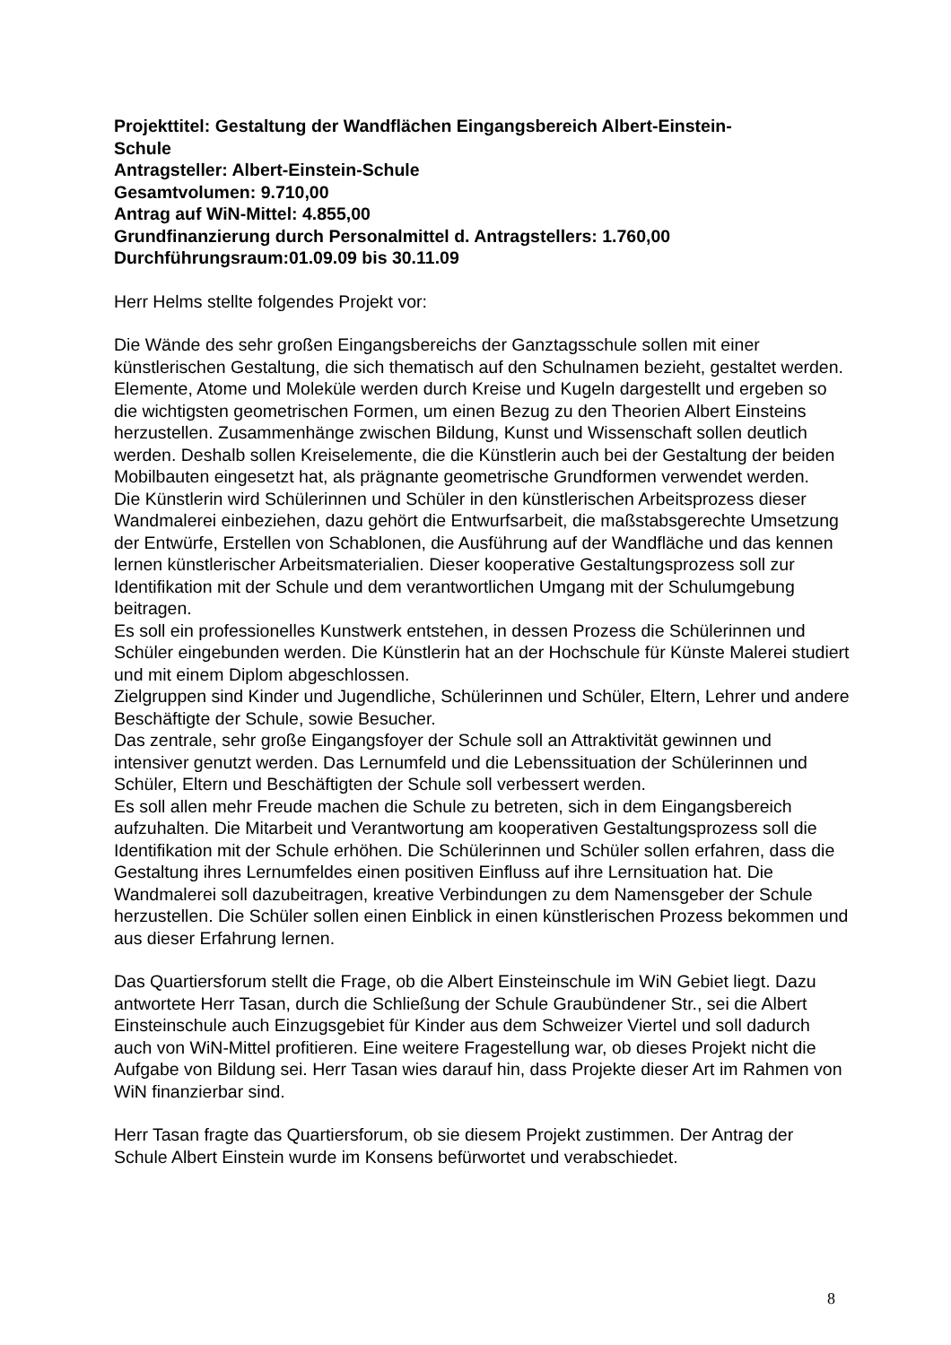Projekttitel: Gestaltung der Wandflächen Eingangsbereich Albert-Einstein-
Schule
Antragsteller: Albert-Einstein-Schule
Gesamtvolumen: 9.710,00
Antrag auf WiN-Mittel: 4.855,00
Grundfinanzierung durch Personalmittel d. Antragstellers: 1.760,00
Durchführungsraum:01.09.09 bis 30.11.09
Herr Helms stellte folgendes Projekt vor:
Die Wände des sehr großen Eingangsbereichs der Ganztagsschule sollen mit einer künstlerischen Gestaltung, die sich thematisch auf den Schulnamen bezieht, gestaltet werden. Elemente, Atome und Moleküle werden durch Kreise und Kugeln dargestellt und ergeben so die wichtigsten geometrischen Formen, um einen Bezug zu den Theorien Albert Einsteins herzustellen. Zusammenhänge zwischen Bildung, Kunst und Wissenschaft sollen deutlich werden. Deshalb sollen Kreiselemente, die die Künstlerin auch bei der Gestaltung der beiden Mobilbauten eingesetzt hat, als prägnante geometrische Grundformen verwendet werden.
Die Künstlerin wird Schülerinnen und Schüler in den künstlerischen Arbeitsprozess dieser Wandmalerei einbeziehen, dazu gehört die Entwurfsarbeit, die maßstabsgerechte Umsetzung der Entwürfe, Erstellen von Schablonen, die Ausführung auf der Wandfläche und das kennen lernen künstlerischer Arbeitsmaterialien. Dieser kooperative Gestaltungsprozess soll zur Identifikation mit der Schule und dem verantwortlichen Umgang mit der Schulumgebung beitragen.
Es soll ein professionelles Kunstwerk entstehen, in dessen Prozess die Schülerinnen und Schüler eingebunden werden. Die Künstlerin hat an der Hochschule für Künste Malerei studiert und mit einem Diplom abgeschlossen.
Zielgruppen sind Kinder und Jugendliche, Schülerinnen und Schüler, Eltern, Lehrer und andere Beschäftigte der Schule, sowie Besucher.
Das zentrale, sehr große Eingangsfoyer der Schule soll an Attraktivität gewinnen und intensiver genutzt werden. Das Lernumfeld und die Lebenssituation der Schülerinnen und Schüler, Eltern und Beschäftigten der Schule soll verbessert werden.
Es soll allen mehr Freude machen die Schule zu betreten, sich in dem Eingangsbereich aufzuhalten. Die Mitarbeit und Verantwortung am kooperativen Gestaltungsprozess soll die Identifikation mit der Schule erhöhen. Die Schülerinnen und Schüler sollen erfahren, dass die Gestaltung ihres Lernumfeldes einen positiven Einfluss auf ihre Lernsituation hat. Die Wandmalerei soll dazubeitragen, kreative Verbindungen zu dem Namensgeber der Schule herzustellen. Die Schüler sollen einen Einblick in einen künstlerischen Prozess bekommen und aus dieser Erfahrung lernen.
Das Quartiersforum stellt die Frage, ob die Albert Einsteinschule im WiN Gebiet liegt. Dazu antwortete Herr Tasan, durch die Schließung der Schule Graubündener Str., sei die Albert Einsteinschule auch Einzugsgebiet für Kinder aus dem Schweizer Viertel und soll dadurch auch von WiN-Mittel profitieren. Eine weitere Fragestellung war, ob dieses Projekt nicht die Aufgabe von Bildung sei. Herr Tasan wies darauf hin, dass Projekte dieser Art im Rahmen von WiN finanzierbar sind.
Herr Tasan fragte das Quartiersforum, ob sie diesem Projekt zustimmen. Der Antrag der Schule Albert Einstein wurde im Konsens befürwortet und verabschiedet.
8